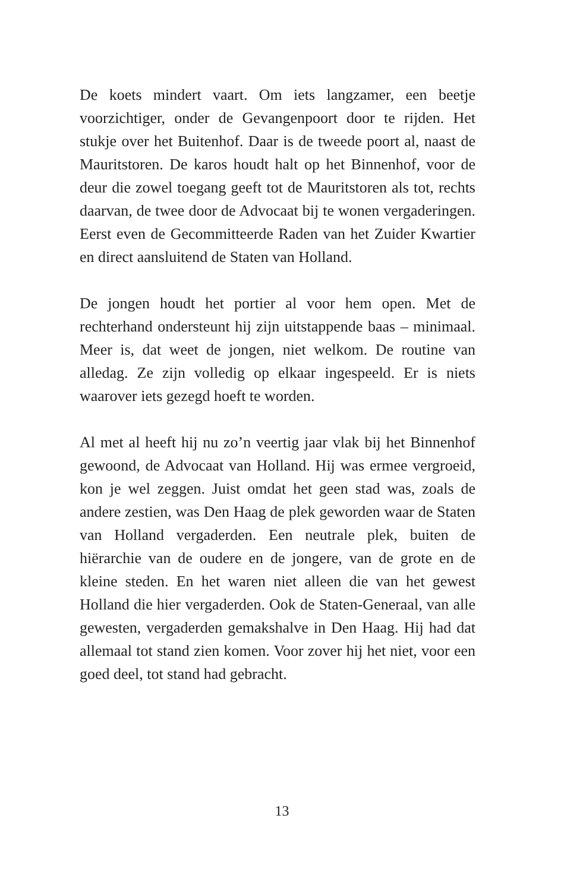De koets mindert vaart. Om iets langzamer, een beetje voorzichtiger, onder de Gevangenpoort door te rijden. Het stukje over het Buitenhof. Daar is de tweede poort al, naast de Mauritstoren. De karos houdt halt op het Binnenhof, voor de deur die zowel toegang geeft tot de Mauritstoren als tot, rechts daarvan, de twee door de Advocaat bij te wonen vergaderingen. Eerst even de Gecommitteerde Raden van het Zuider Kwartier en direct aansluitend de Staten van Holland.
De jongen houdt het portier al voor hem open. Met de rechterhand ondersteunt hij zijn uitstappende baas – minimaal. Meer is, dat weet de jongen, niet welkom. De routine van alledag. Ze zijn volledig op elkaar ingespeeld. Er is niets waarover iets gezegd hoeft te worden.
Al met al heeft hij nu zo’n veertig jaar vlak bij het Binnenhof gewoond, de Advocaat van Holland. Hij was ermee vergroeid, kon je wel zeggen. Juist omdat het geen stad was, zoals de andere zestien, was Den Haag de plek geworden waar de Staten van Holland vergaderden. Een neutrale plek, buiten de hiërarchie van de oudere en de jongere, van de grote en de kleine steden. En het waren niet alleen die van het gewest Holland die hier vergaderden. Ook de Staten-Generaal, van alle gewesten, vergaderden gemakshalve in Den Haag. Hij had dat allemaal tot stand zien komen. Voor zover hij het niet, voor een goed deel, tot stand had gebracht.
13